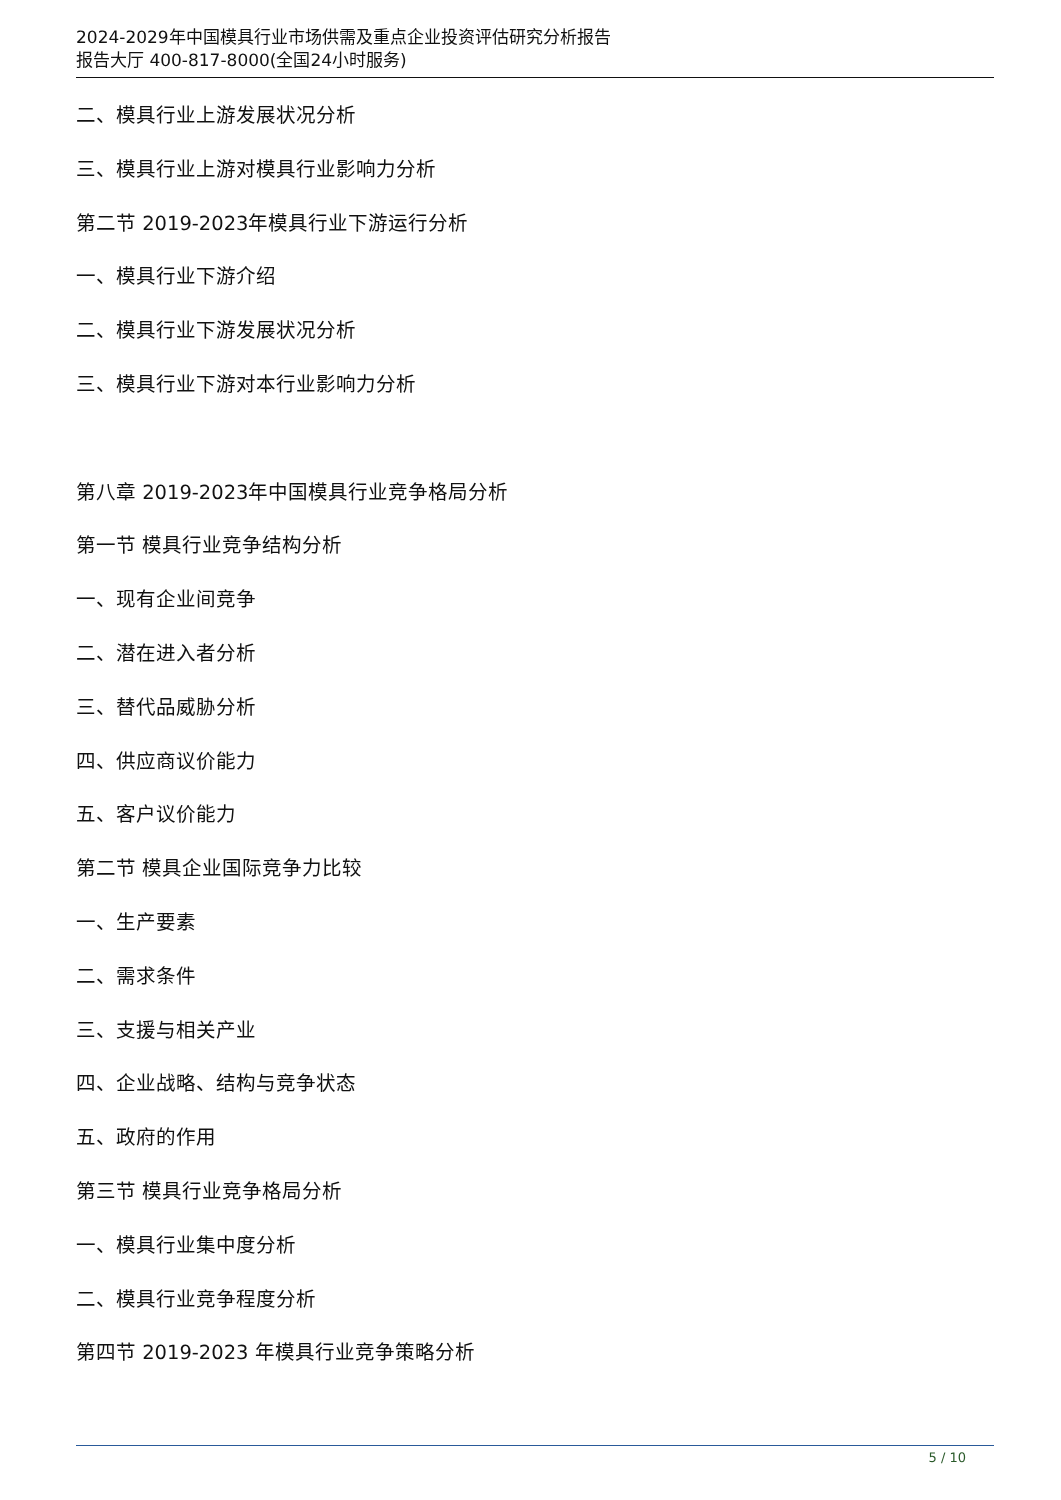2024-2029年中国模具行业市场供需及重点企业投资评估研究分析报告
报告大厅 400-817-8000(全国24小时服务)
二、模具行业上游发展状况分析
三、模具行业上游对模具行业影响力分析
第二节 2019-2023年模具行业下游运行分析
一、模具行业下游介绍
二、模具行业下游发展状况分析
三、模具行业下游对本行业影响力分析
第八章 2019-2023年中国模具行业竞争格局分析
第一节 模具行业竞争结构分析
一、现有企业间竞争
二、潜在进入者分析
三、替代品威胁分析
四、供应商议价能力
五、客户议价能力
第二节 模具企业国际竞争力比较
一、生产要素
二、需求条件
三、支援与相关产业
四、企业战略、结构与竞争状态
五、政府的作用
第三节 模具行业竞争格局分析
一、模具行业集中度分析
二、模具行业竞争程度分析
第四节 2019-2023 年模具行业竞争策略分析
5 / 10